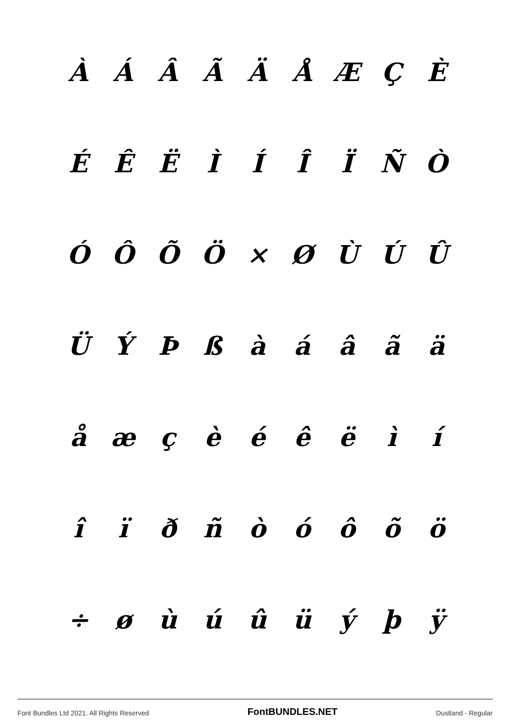À Á Â Ã Ä Å Æ Ç È
É Ê Ë Ì Í Î Ï Ñ Ò
Ó Ô Õ Ö × Ø Ù Ú Û
Ü Ý Þ ß à á â ã ä
å æ ç è é ê ë ì í
î ï ð ñ ò ó ô õ ö
÷ ø ù ú û ü ý þ ÿ
Font Bundles Ltd 2021. All Rights Reserved FontBUNDLES.NET Dustland - Regular